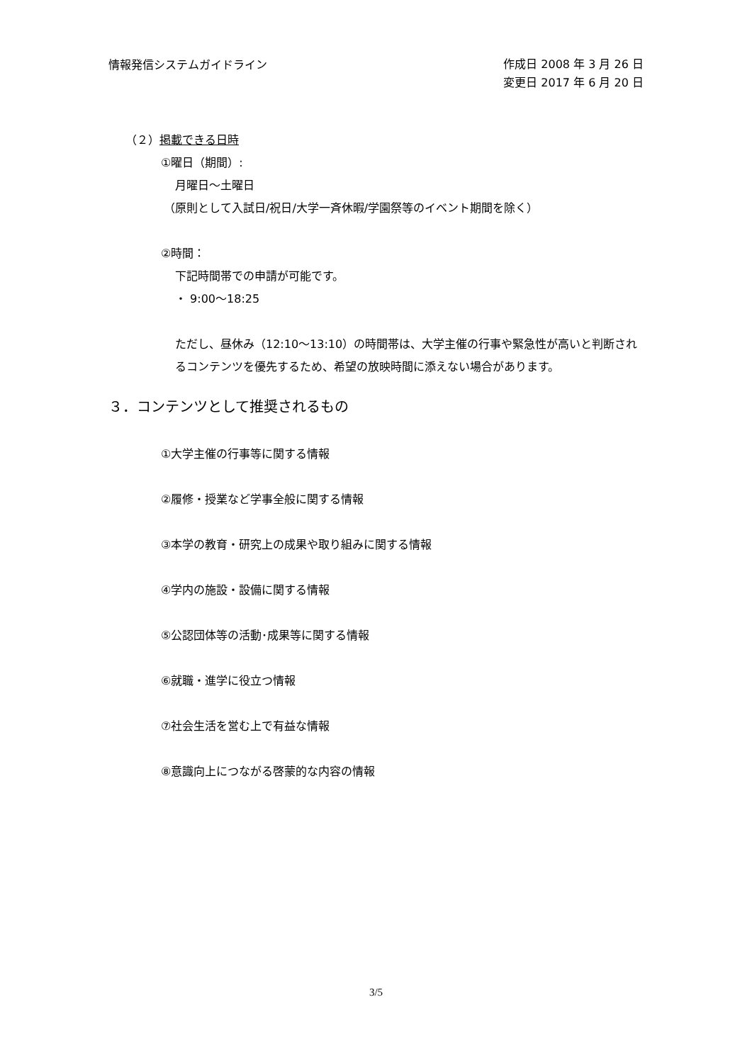情報発信システムガイドライン
作成日 2008 年 3 月 26 日
変更日 2017 年 6 月 20 日
（２）掲載できる日時
①曜日（期間）:
月曜日～土曜日
（原則として入試日/祝日/大学一斉休暇/学園祭等のイベント期間を除く）
②時間：
下記時間帯での申請が可能です。
・ 9:00～18:25
ただし、昼休み（12:10～13:10）の時間帯は、大学主催の行事や緊急性が高いと判断されるコンテンツを優先するため、希望の放映時間に添えない場合があります。
３．コンテンツとして推奨されるもの
①大学主催の行事等に関する情報
②履修・授業など学事全般に関する情報
③本学の教育・研究上の成果や取り組みに関する情報
④学内の施設・設備に関する情報
⑤公認団体等の活動･成果等に関する情報
⑥就職・進学に役立つ情報
⑦社会生活を営む上で有益な情報
⑧意識向上につながる啓蒙的な内容の情報
3/5